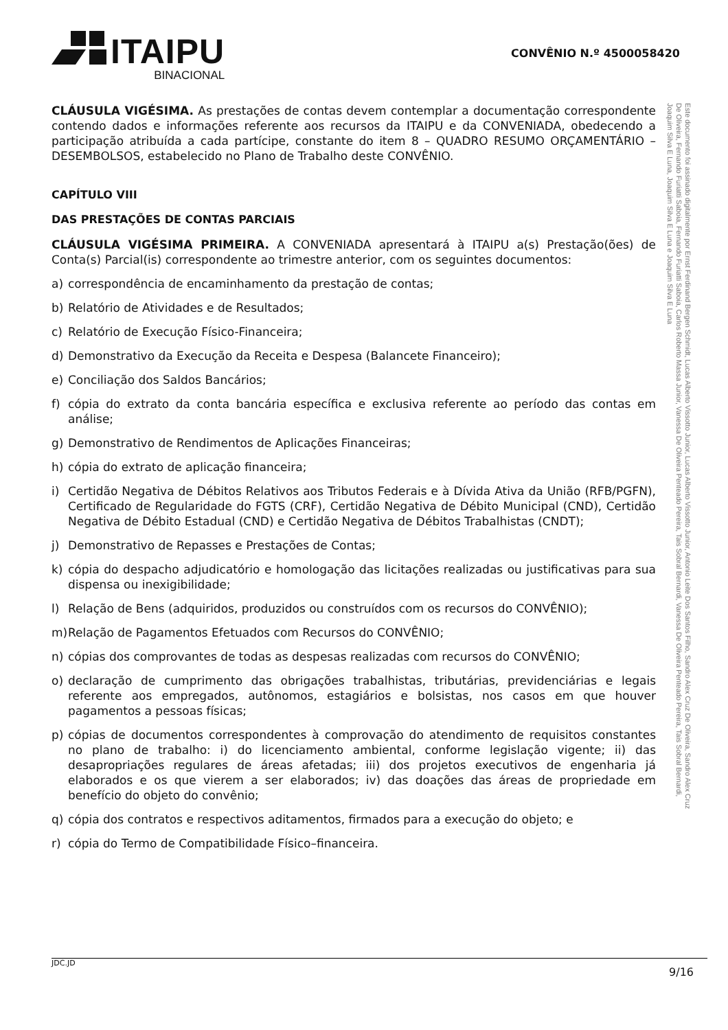ITAIPU
BINACIONAL
CONVÊNIO N.º 4500058420
CLÁUSULA VIGÉSIMA. As prestações de contas devem contemplar a documentação correspondente contendo dados e informações referente aos recursos da ITAIPU e da CONVENIADA, obedecendo a participação atribuída a cada partícipe, constante do item 8 – QUADRO RESUMO ORÇAMENTÁRIO – DESEMBOLSOS, estabelecido no Plano de Trabalho deste CONVÊNIO.
CAPÍTULO VIII
DAS PRESTAÇÕES DE CONTAS PARCIAIS
CLÁUSULA VIGÉSIMA PRIMEIRA. A CONVENIADA apresentará à ITAIPU a(s) Prestação(ões) de Conta(s) Parcial(is) correspondente ao trimestre anterior, com os seguintes documentos:
a) correspondência de encaminhamento da prestação de contas;
b) Relatório de Atividades e de Resultados;
c) Relatório de Execução Físico-Financeira;
d) Demonstrativo da Execução da Receita e Despesa (Balancete Financeiro);
e) Conciliação dos Saldos Bancários;
f) cópia do extrato da conta bancária específica e exclusiva referente ao período das contas em análise;
g) Demonstrativo de Rendimentos de Aplicações Financeiras;
h) cópia do extrato de aplicação financeira;
i) Certidão Negativa de Débitos Relativos aos Tributos Federais e à Dívida Ativa da União (RFB/PGFN), Certificado de Regularidade do FGTS (CRF), Certidão Negativa de Débito Municipal (CND), Certidão Negativa de Débito Estadual (CND) e Certidão Negativa de Débitos Trabalhistas (CNDT);
j) Demonstrativo de Repasses e Prestações de Contas;
k) cópia do despacho adjudicatório e homologação das licitações realizadas ou justificativas para sua dispensa ou inexigibilidade;
l) Relação de Bens (adquiridos, produzidos ou construídos com os recursos do CONVÊNIO);
m) Relação de Pagamentos Efetuados com Recursos do CONVÊNIO;
n) cópias dos comprovantes de todas as despesas realizadas com recursos do CONVÊNIO;
o) declaração de cumprimento das obrigações trabalhistas, tributárias, previdenciárias e legais referente aos empregados, autônomos, estagiários e bolsistas, nos casos em que houver pagamentos a pessoas físicas;
p) cópias de documentos correspondentes à comprovação do atendimento de requisitos constantes no plano de trabalho: i) do licenciamento ambiental, conforme legislação vigente; ii) das desapropriações regulares de áreas afetadas; iii) dos projetos executivos de engenharia já elaborados e os que vierem a ser elaborados; iv) das doações das áreas de propriedade em benefício do objeto do convênio;
q) cópia dos contratos e respectivos aditamentos, firmados para a execução do objeto; e
r) cópia do Termo de Compatibilidade Físico–financeira.
Este documento foi assinado digitalmente por Ernst Ferdinand Bergen Schmidt, Lucas Alberto Vissotto Junior, Lucas Alberto Vissotto Junior, Antonio Leite Dos Santos Filho, Sandro Alex Cruz De Oliveira, Sandro Alex Cruz De Oliveira, Fernando Furiatti Saboia, Fernando Furiatti Saboia, Carlos Roberto Massa Junior, Vanessa De Oliveira Penteado Pereira, Tais Sobral Bernardi, Vanessa De Oliveira Penteado Pereira, Tais Sobral Bernardi, Joaquim Silva E Luna, Joaquim Silva E Luna e Joaquim Silva E Luna
JDC.JD 9/16